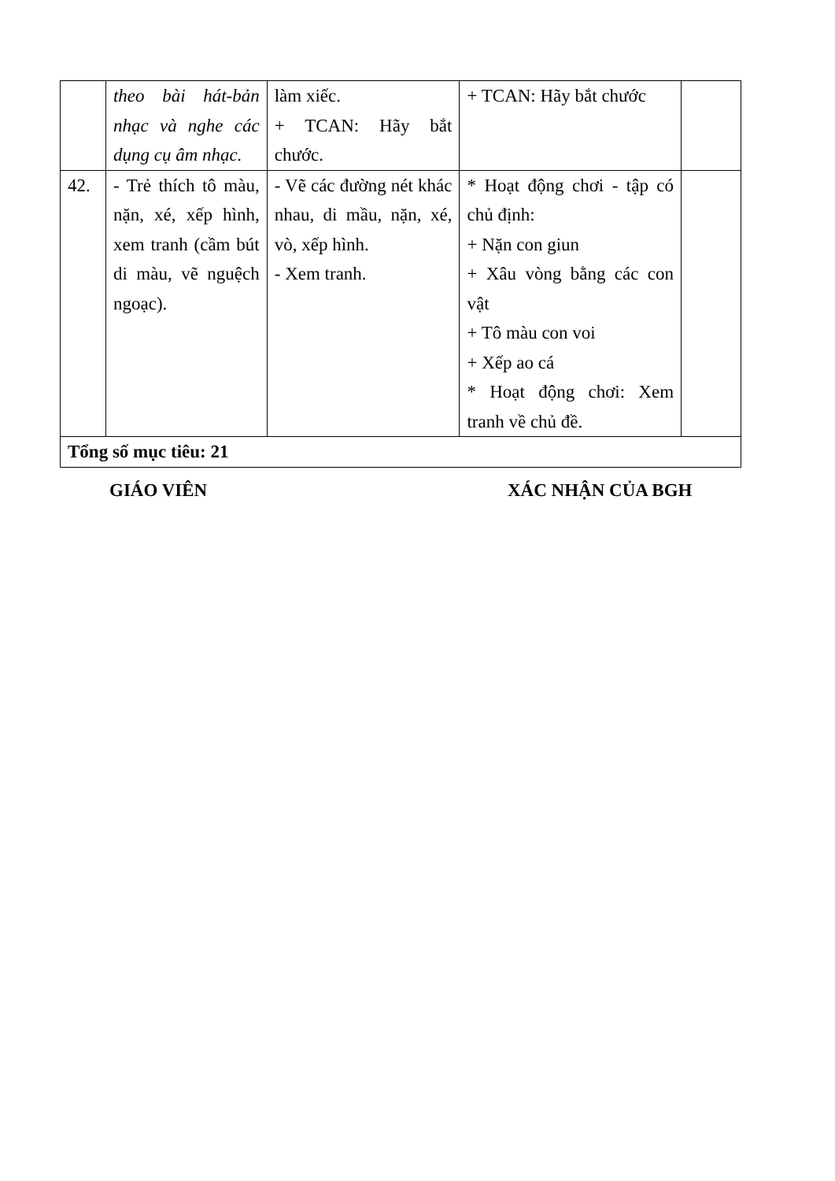| | theo bài hát-bản nhạc và nghe các dụng cụ âm nhạc. | làm xiếc. + TCAN: Hãy bắt chước. | + TCAN: Hãy bắt chước | |
| 42. | - Trẻ thích tô màu, nặn, xé, xếp hình, xem tranh (cầm bút di màu, vẽ nguệch ngoạc). | - Vẽ các đường nét khác nhau, di mầu, nặn, xé, vò, xếp hình. - Xem tranh. | * Hoạt động chơi - tập có chủ định: + Nặn con giun + Xâu vòng bằng các con vật + Tô màu con voi + Xếp ao cá * Hoạt động chơi: Xem tranh về chủ đề. | |
| Tổng số mục tiêu: 21 | | | | |
GIÁO VIÊN XÁC NHẬN CỦA BGH